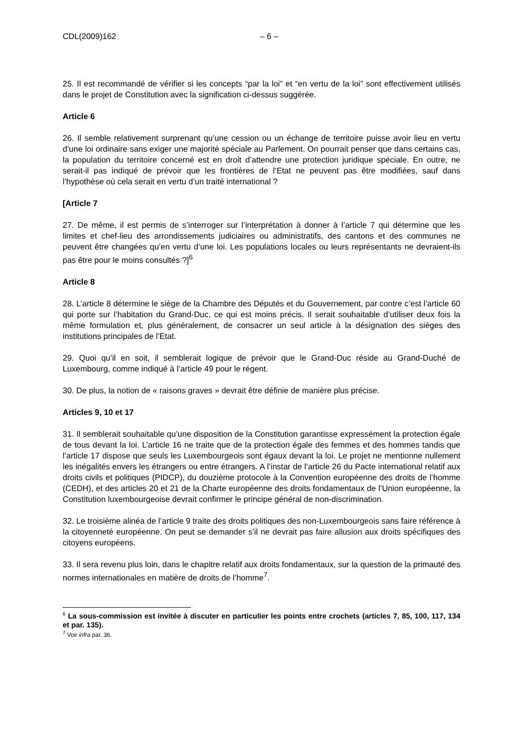CDL(2009)162 – 6 –
25. Il est recommandé de vérifier si les concepts “par la loi” et “en vertu de la loi” sont effectivement utilisés dans le projet de Constitution avec la signification ci-dessus suggérée.
Article 6
26. Il semble relativement surprenant qu’une cession ou un échange de territoire puisse avoir lieu en vertu d’une loi ordinaire sans exiger une majorité spéciale au Parlement. On pourrait penser que dans certains cas, la population du territoire concerné est en droit d’attendre une protection juridique spéciale. En outre, ne serait-il pas indiqué de prévoir que les frontières de l’Etat ne peuvent pas être modifiées, sauf dans l’hypothèse où cela serait en vertu d’un traité international ?
[Article 7
27. De même, il est permis de s’interroger sur l’interprétation à donner à l’article 7 qui détermine que les limites et chef-lieu des arrondissements judiciaires ou administratifs, des cantons et des communes ne peuvent être changées qu’en vertu d’une loi. Les populations locales ou leurs représentants ne devraient-ils pas être pour le moins consultés ?]<sup>6</sup>
Article 8
28. L’article 8 détermine le siège de la Chambre des Députés et du Gouvernement, par contre c’est l’article 60 qui porte sur l’habitation du Grand-Duc, ce qui est moins précis. Il serait souhaitable d’utiliser deux fois la même formulation et, plus généralement, de consacrer un seul article à la désignation des sièges des institutions principales de l’Etat.
29. Quoi qu’il en soit, il semblerait logique de prévoir que le Grand-Duc réside au Grand-Duché de Luxembourg, comme indiqué à l’article 49 pour le régent.
30. De plus, la notion de « raisons graves » devrait être définie de manière plus précise.
Articles 9, 10 et 17
31. Il semblerait souhaitable qu’une disposition de la Constitution garantisse expressément la protection égale de tous devant la loi. L’article 16 ne traite que de la protection égale des femmes et des hommes tandis que l’article 17 dispose que seuls les Luxembourgeois sont égaux devant la loi. Le projet ne mentionne nullement les inégalités envers les étrangers ou entre étrangers. A l’instar de l’article 26 du Pacte international relatif aux droits civils et politiques (PIDCP), du douzième protocole à la Convention européenne des droits de l’homme (CEDH), et des articles 20 et 21 de la Charte européenne des droits fondamentaux de l’Union européenne, la Constitution luxembourgeoise devrait confirmer le principe général de non-discrimination.
32. Le troisième alinéa de l’article 9 traite des droits politiques des non-Luxembourgeois sans faire référence à la citoyenneté européenne. On peut se demander s’il ne devrait pas faire allusion aux droits spécifiques des citoyens européens.
33. Il sera revenu plus loin, dans le chapitre relatif aux droits fondamentaux, sur la question de la primauté des normes internationales en matière de droits de l’homme<sup>7</sup>.
<sup>6</sup> La sous-commission est invitée à discuter en particulier les points entre crochets (articles 7, 85, 100, 117, 134 et par. 135).
<sup>7</sup> Voir infra par. 36.